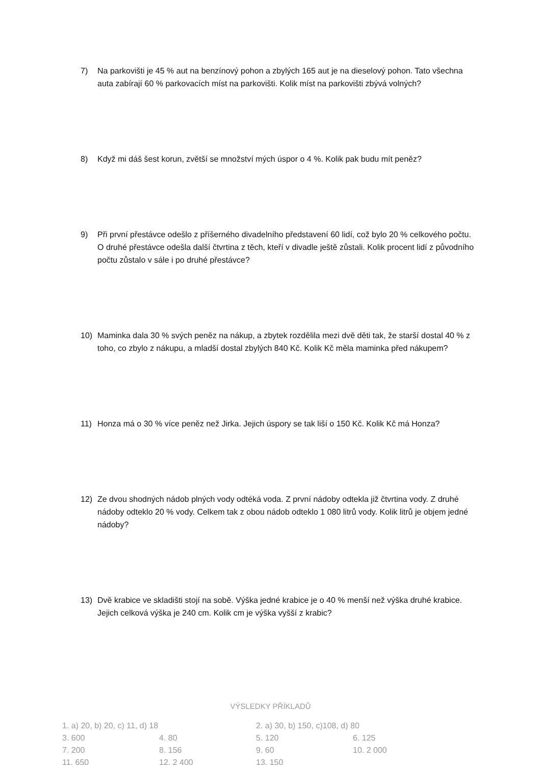7) Na parkovišti je 45 % aut na benzínový pohon a zbylých 165 aut je na dieselový pohon. Tato všechna auta zabírají 60 % parkovacích míst na parkovišti. Kolik míst na parkovišti zbývá volných?
8) Když mi dáš šest korun, zvětší se množství mých úspor o 4 %. Kolik pak budu mít peněz?
9) Při první přestávce odešlo z příšerného divadelního představení 60 lidí, což bylo 20 % celkového počtu. O druhé přestávce odešla další čtvrtina z těch, kteří v divadle ještě zůstali. Kolik procent lidí z původního počtu zůstalo v sále i po druhé přestávce?
10) Maminka dala 30 % svých peněz na nákup, a zbytek rozdělila mezi dvě děti tak, že starší dostal 40 % z toho, co zbylo z nákupu, a mladší dostal zbylých 840 Kč. Kolik Kč měla maminka před nákupem?
11) Honza má o 30 % více peněz než Jirka. Jejich úspory se tak liší o 150 Kč. Kolik Kč má Honza?
12) Ze dvou shodných nádob plných vody odtéká voda. Z první nádoby odtekla již čtvrtina vody. Z druhé nádoby odteklo 20 % vody. Celkem tak z obou nádob odteklo 1 080 litrů vody. Kolik litrů je objem jedné nádoby?
13) Dvě krabice ve skladišti stojí na sobě. Výška jedné krabice je o 40 % menší než výška druhé krabice. Jejich celková výška je 240 cm. Kolik cm je výška vyšší z krabic?
VÝSLEDKY PŘÍKLADŮ
| 1. a) 20, b) 20, c) 11, d) 18 | | 2. a) 30, b) 150, c)108, d) 80 | |
| 3. 600 | 4. 80 | 5. 120 | 6. 125 |
| 7. 200 | 8. 156 | 9. 60 | 10. 2 000 |
| 11. 650 | 12. 2 400 | 13. 150 | |